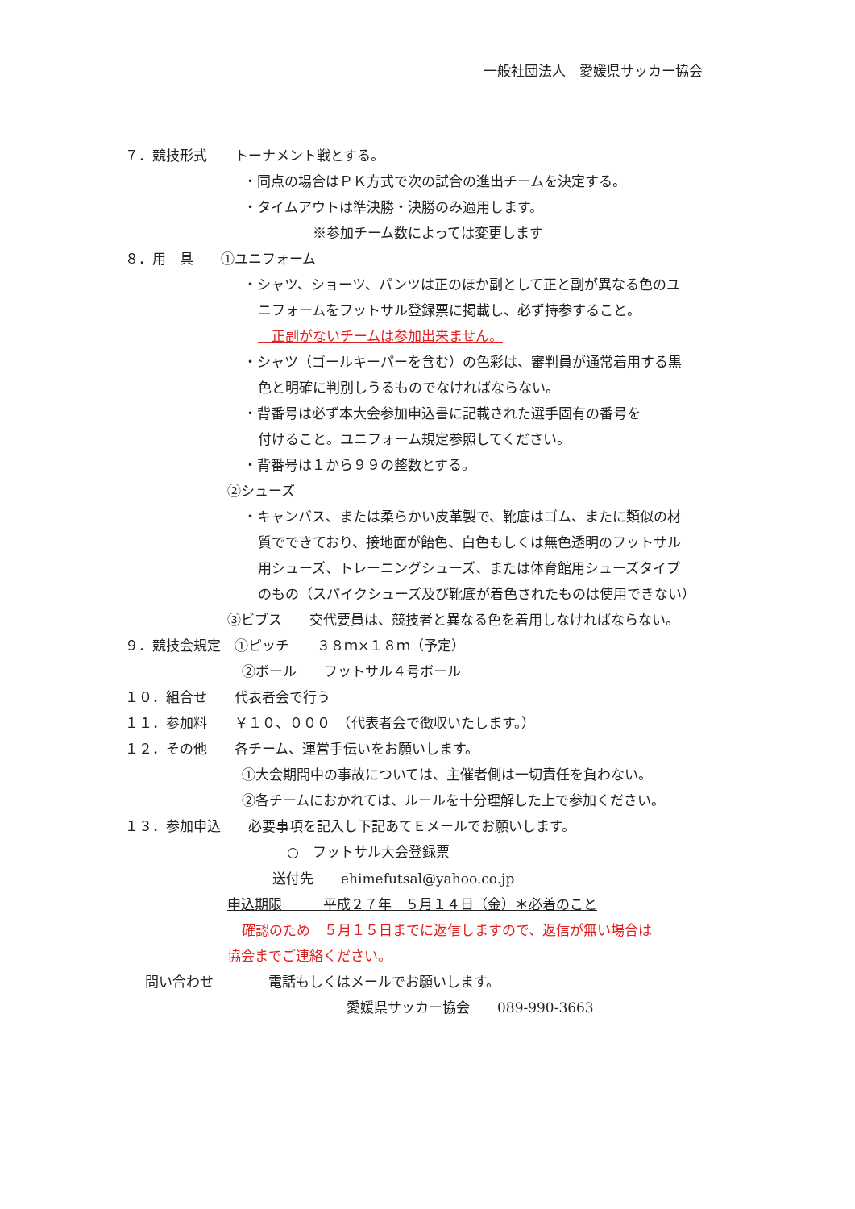一般社団法人　愛媛県サッカー協会
７．競技形式　　トーナメント戦とする。
・同点の場合はＰＫ方式で次の試合の進出チームを決定する。
・タイムアウトは準決勝・決勝のみ適用します。
※参加チーム数によっては変更します
８．用　具　　①ユニフォーム
・シャツ、ショーツ、パンツは正のほか副として正と副が異なる色のユ
ニフォームをフットサル登録票に掲載し、必ず持参すること。
　正副がないチームは参加出来ません。
・シャツ（ゴールキーパーを含む）の色彩は、審判員が通常着用する黒
色と明確に判別しうるものでなければならない。
・背番号は必ず本大会参加申込書に記載された選手固有の番号を
付けること。ユニフォーム規定参照してください。
・背番号は１から９９の整数とする。
②シューズ
・キャンバス、または柔らかい皮革製で、靴底はゴム、またに類似の材
質でできており、接地面が飴色、白色もしくは無色透明のフットサル
用シューズ、トレーニングシューズ、または体育館用シューズタイプ
のもの（スパイクシューズ及び靴底が着色されたものは使用できない）
③ビブス　　交代要員は、競技者と異なる色を着用しなければならない。
９．競技会規定　①ピッチ　　３８ｍ×１８ｍ（予定）
②ボール　　フットサル４号ボール
１０．組合せ　　代表者会で行う
１１．参加料　　￥１０、０００　（代表者会で徴収いたします。）
１２．その他　　各チーム、運営手伝いをお願いします。
①大会期間中の事故については、主催者側は一切責任を負わない。
②各チームにおかれては、ルールを十分理解した上で参加ください。
１３．参加申込　　必要事項を記入し下記あてＥメールでお願いします。
○　フットサル大会登録票
送付先　　ehimefutsal@yahoo.co.jp
申込期限　　　平成２７年　５月１４日（金）＊必着のこと
確認のため　５月１５日までに返信しますので、返信が無い場合は
協会までご連絡ください。
問い合わせ　　　　電話もしくはメールでお願いします。
愛媛県サッカー協会　　089-990-3663